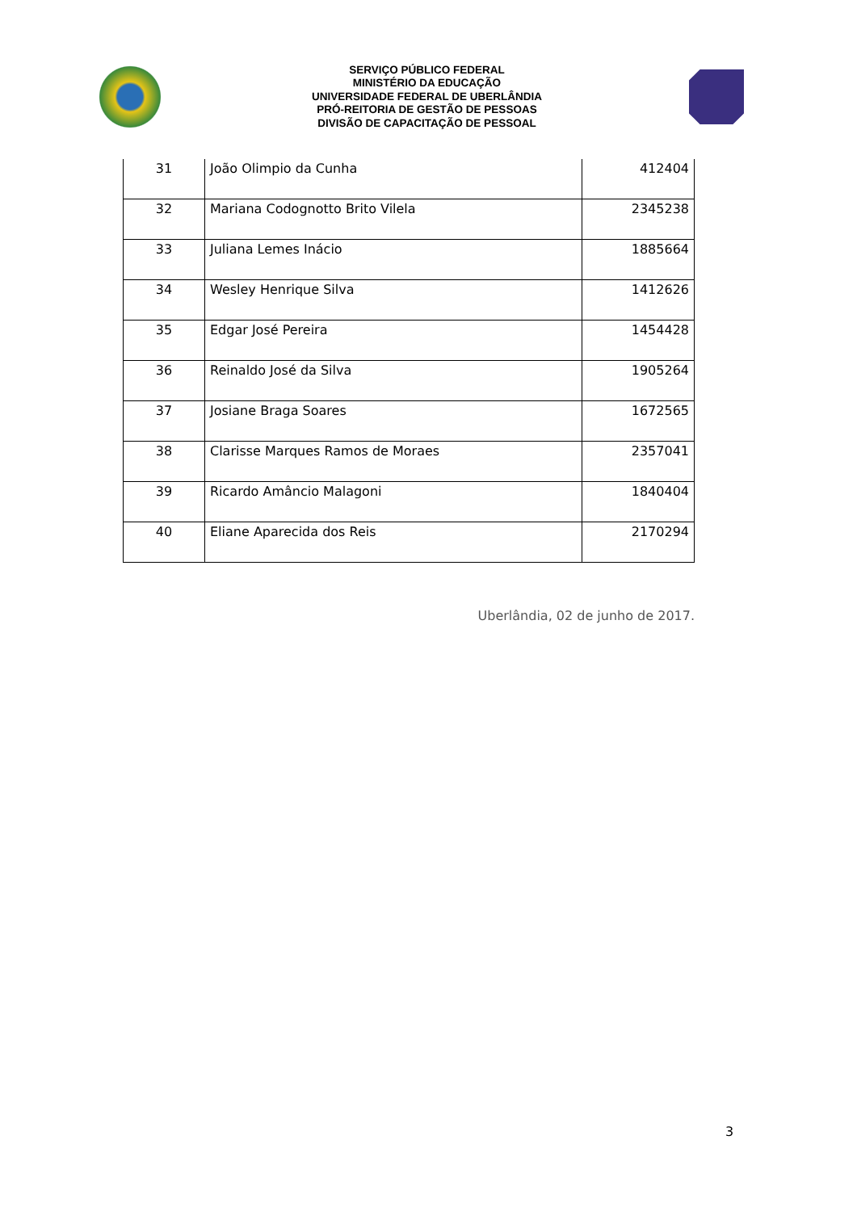SERVIÇO PÚBLICO FEDERAL
MINISTÉRIO DA EDUCAÇÃO
UNIVERSIDADE FEDERAL DE UBERLÂNDIA
PRÓ-REITORIA DE GESTÃO DE PESSOAS
DIVISÃO DE CAPACITAÇÃO DE PESSOAL
| 31 | João Olimpio da Cunha | 412404 |
| 32 | Mariana Codognotto Brito Vilela | 2345238 |
| 33 | Juliana Lemes Inácio | 1885664 |
| 34 | Wesley Henrique Silva | 1412626 |
| 35 | Edgar José Pereira | 1454428 |
| 36 | Reinaldo José da Silva | 1905264 |
| 37 | Josiane Braga Soares | 1672565 |
| 38 | Clarisse Marques Ramos de Moraes | 2357041 |
| 39 | Ricardo Amâncio Malagoni | 1840404 |
| 40 | Eliane Aparecida dos Reis | 2170294 |
Uberlândia, 02 de junho de 2017.
3